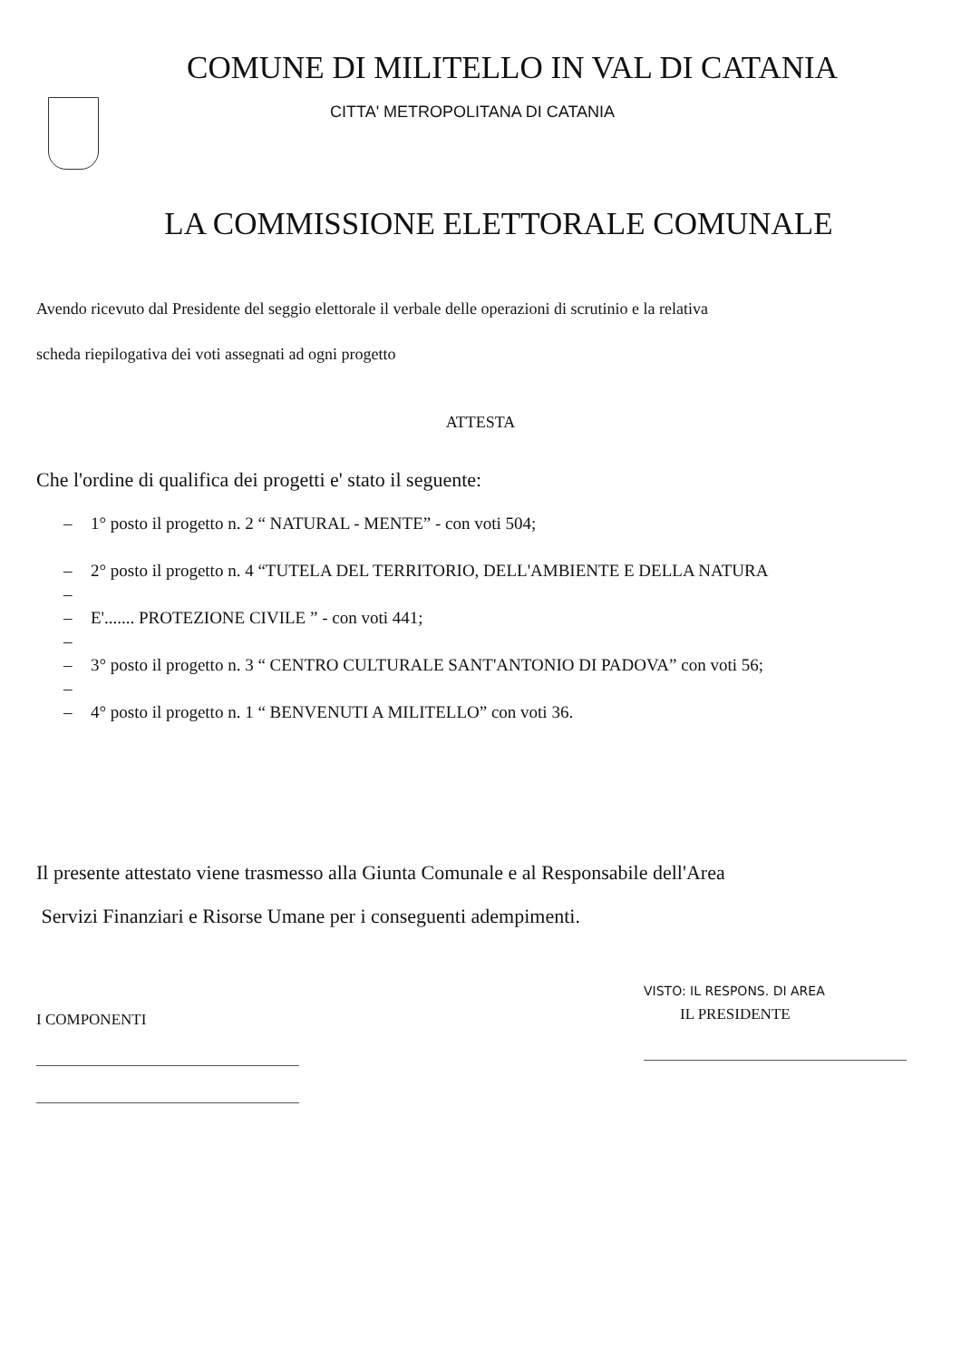COMUNE DI MILITELLO IN VAL DI CATANIA
CITTA' METROPOLITANA DI CATANIA
LA COMMISSIONE ELETTORALE COMUNALE
Avendo ricevuto dal Presidente del seggio elettorale il verbale delle operazioni di scrutinio e la relativa
scheda riepilogativa dei voti assegnati ad ogni progetto
ATTESTA
Che l'ordine di qualifica dei progetti e' stato il seguente:
– 1° posto il progetto n. 2 “ NATURAL - MENTE” - con voti 504;
– 2° posto il progetto n. 4 “TUTELA DEL TERRITORIO, DELL'AMBIENTE E DELLA NATURA
–
– E'....... PROTEZIONE CIVILE ” - con voti 441;
–
– 3° posto il progetto n. 3 “ CENTRO CULTURALE SANT'ANTONIO DI PADOVA” con voti 56;
–
– 4° posto il progetto n. 1 “ BENVENUTI A MILITELLO” con voti 36.
Il presente attestato viene trasmesso alla Giunta Comunale e al Responsabile dell'Area
Servizi Finanziari e Risorse Umane per i conseguenti adempimenti.
I COMPONENTI
VISTO: IL RESPONS. DI AREA
IL PRESIDENTE